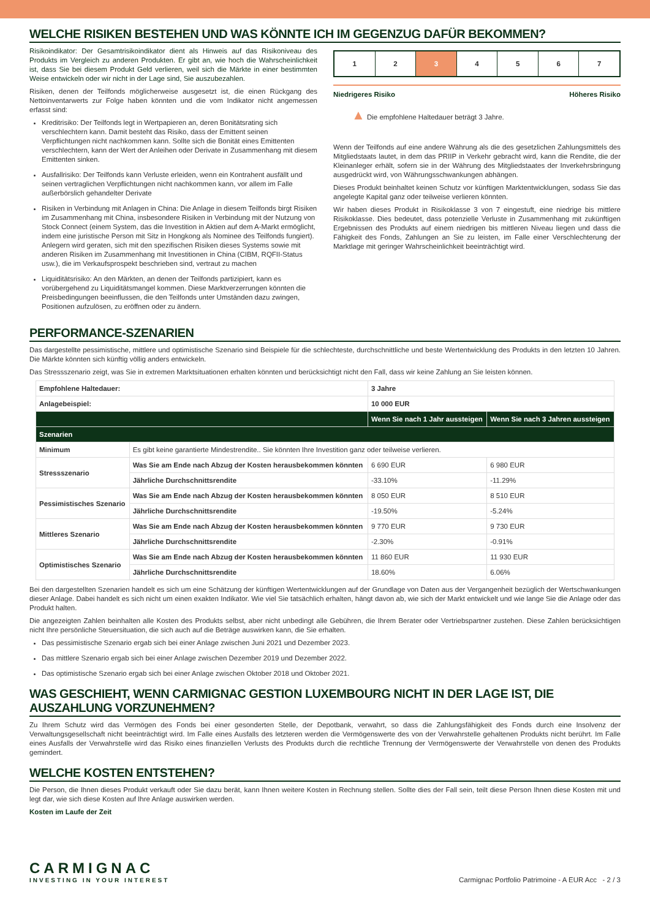WELCHE RISIKEN BESTEHEN UND WAS KÖNNTE ICH IM GEGENZUG DAFÜR BEKOMMEN?
Risikoindikator: Der Gesamtrisikoindikator dient als Hinweis auf das Risikoniveau des Produkts im Vergleich zu anderen Produkten. Er gibt an, wie hoch die Wahrscheinlichkeit ist, dass Sie bei diesem Produkt Geld verlieren, weil sich die Märkte in einer bestimmten Weise entwickeln oder wir nicht in der Lage sind, Sie auszubezahlen.
Risiken, denen der Teilfonds möglicherweise ausgesetzt ist, die einen Rückgang des Nettoinventarwerts zur Folge haben könnten und die vom Indikator nicht angemessen erfasst sind:
Kreditrisiko: Der Teilfonds legt in Wertpapieren an, deren Bonitätsrating sich verschlechtern kann. Damit besteht das Risiko, dass der Emittent seinen Verpflichtungen nicht nachkommen kann. Sollte sich die Bonität eines Emittenten verschlechtern, kann der Wert der Anleihen oder Derivate in Zusammenhang mit diesem Emittenten sinken.
Ausfallrisiko: Der Teilfonds kann Verluste erleiden, wenn ein Kontrahent ausfällt und seinen vertraglichen Verpflichtungen nicht nachkommen kann, vor allem im Falle außerbörslich gehandelter Derivate
Risiken in Verbindung mit Anlagen in China: Die Anlage in diesem Teilfonds birgt Risiken im Zusammenhang mit China, insbesondere Risiken in Verbindung mit der Nutzung von Stock Connect (einem System, das die Investition in Aktien auf dem A-Markt ermöglicht, indem eine juristische Person mit Sitz in Hongkong als Nominee des Teilfonds fungiert). Anlegern wird geraten, sich mit den spezifischen Risiken dieses Systems sowie mit anderen Risiken im Zusammenhang mit Investitionen in China (CIBM, RQFII-Status usw.), die im Verkaufsprospekt beschrieben sind, vertraut zu machen
Liquiditätsrisiko: An den Märkten, an denen der Teilfonds partizipiert, kann es vorübergehend zu Liquiditätsmangel kommen. Diese Marktverzerrungen könnten die Preisbedingungen beeinflussen, die den Teilfonds unter Umständen dazu zwingen, Positionen aufzulösen, zu eröffnen oder zu ändern.
1 2 3 4 5 6 7
Niedrigeres Risiko Höheres Risiko
▲ Die empfohlene Haltedauer beträgt 3 Jahre.
Wenn der Teilfonds auf eine andere Währung als die des gesetzlichen Zahlungsmittels des Mitgliedstaats lautet, in dem das PRIIP in Verkehr gebracht wird, kann die Rendite, die der Kleinanleger erhält, sofern sie in der Währung des Mitgliedstaates der Inverkehrsbringung ausgedrückt wird, von Währungsschwankungen abhängen.
Dieses Produkt beinhaltet keinen Schutz vor künftigen Marktentwicklungen, sodass Sie das angelegte Kapital ganz oder teilweise verlieren könnten.
Wir haben dieses Produkt in Risikoklasse 3 von 7 eingestuft, eine niedrige bis mittlere Risikoklasse. Dies bedeutet, dass potenzielle Verluste in Zusammenhang mit zukünftigen Ergebnissen des Produkts auf einem niedrigen bis mittleren Niveau liegen und dass die Fähigkeit des Fonds, Zahlungen an Sie zu leisten, im Falle einer Verschlechterung der Marktlage mit geringer Wahrscheinlichkeit beeinträchtigt wird.
PERFORMANCE-SZENARIEN
Das dargestellte pessimistische, mittlere und optimistische Szenario sind Beispiele für die schlechteste, durchschnittliche und beste Wertentwicklung des Produkts in den letzten 10 Jahren. Die Märkte könnten sich künftig völlig anders entwickeln.
Das Stressszenario zeigt, was Sie in extremen Marktsituationen erhalten könnten und berücksichtigt nicht den Fall, dass wir keine Zahlung an Sie leisten können.
| Empfohlene Haltedauer: | | 3 Jahre | |
| --- | --- | --- | --- |
| Anlagebeispiel: | | 10 000 EUR | |
| | | Wenn Sie nach 1 Jahr aussteigen | Wenn Sie nach 3 Jahren aussteigen |
| Szenarien | | | |
| Minimum | Es gibt keine garantierte Mindestrendite.. Sie könnten Ihre Investition ganz oder teilweise verlieren. | | |
| Stressszenario | Was Sie am Ende nach Abzug der Kosten herausbekommen könnten | 6 690 EUR | 6 980 EUR |
| | Jährliche Durchschnittsrendite | -33.10% | -11.29% |
| Pessimistisches Szenario | Was Sie am Ende nach Abzug der Kosten herausbekommen könnten | 8 050 EUR | 8 510 EUR |
| | Jährliche Durchschnittsrendite | -19.50% | -5.24% |
| Mittleres Szenario | Was Sie am Ende nach Abzug der Kosten herausbekommen könnten | 9 770 EUR | 9 730 EUR |
| | Jährliche Durchschnittsrendite | -2.30% | -0.91% |
| Optimistisches Szenario | Was Sie am Ende nach Abzug der Kosten herausbekommen könnten | 11 860 EUR | 11 930 EUR |
| | Jährliche Durchschnittsrendite | 18.60% | 6.06% |
Bei den dargestellten Szenarien handelt es sich um eine Schätzung der künftigen Wertentwicklungen auf der Grundlage von Daten aus der Vergangenheit bezüglich der Wertschwankungen dieser Anlage. Dabei handelt es sich nicht um einen exakten Indikator. Wie viel Sie tatsächlich erhalten, hängt davon ab, wie sich der Markt entwickelt und wie lange Sie die Anlage oder das Produkt halten.
Die angezeigten Zahlen beinhalten alle Kosten des Produkts selbst, aber nicht unbedingt alle Gebühren, die Ihrem Berater oder Vertriebspartner zustehen. Diese Zahlen berücksichtigen nicht Ihre persönliche Steuersituation, die sich auch auf die Beträge auswirken kann, die Sie erhalten.
Das pessimistische Szenario ergab sich bei einer Anlage zwischen Juni 2021 und Dezember 2023.
Das mittlere Szenario ergab sich bei einer Anlage zwischen Dezember 2019 und Dezember 2022.
Das optimistische Szenario ergab sich bei einer Anlage zwischen Oktober 2018 und Oktober 2021.
WAS GESCHIEHT, WENN CARMIGNAC GESTION LUXEMBOURG NICHT IN DER LAGE IST, DIE AUSZAHLUNG VORZUNEHMEN?
Zu Ihrem Schutz wird das Vermögen des Fonds bei einer gesonderten Stelle, der Depotbank, verwahrt, so dass die Zahlungsfähigkeit des Fonds durch eine Insolvenz der Verwaltungsgesellschaft nicht beeinträchtigt wird. Im Falle eines Ausfalls des letzteren werden die Vermögenswerte des von der Verwahrstelle gehaltenen Produkts nicht berührt. Im Falle eines Ausfalls der Verwahrstelle wird das Risiko eines finanziellen Verlusts des Produkts durch die rechtliche Trennung der Vermögenswerte der Verwahrstelle von denen des Produkts gemindert.
WELCHE KOSTEN ENTSTEHEN?
Die Person, die Ihnen dieses Produkt verkauft oder Sie dazu berät, kann Ihnen weitere Kosten in Rechnung stellen. Sollte dies der Fall sein, teilt diese Person Ihnen diese Kosten mit und legt dar, wie sich diese Kosten auf Ihre Anlage auswirken werden.
Kosten im Laufe der Zeit
CARMIGNAC
INVESTING IN YOUR INTEREST
Carmignac Portfolio Patrimoine - A EUR Acc - 2 / 3